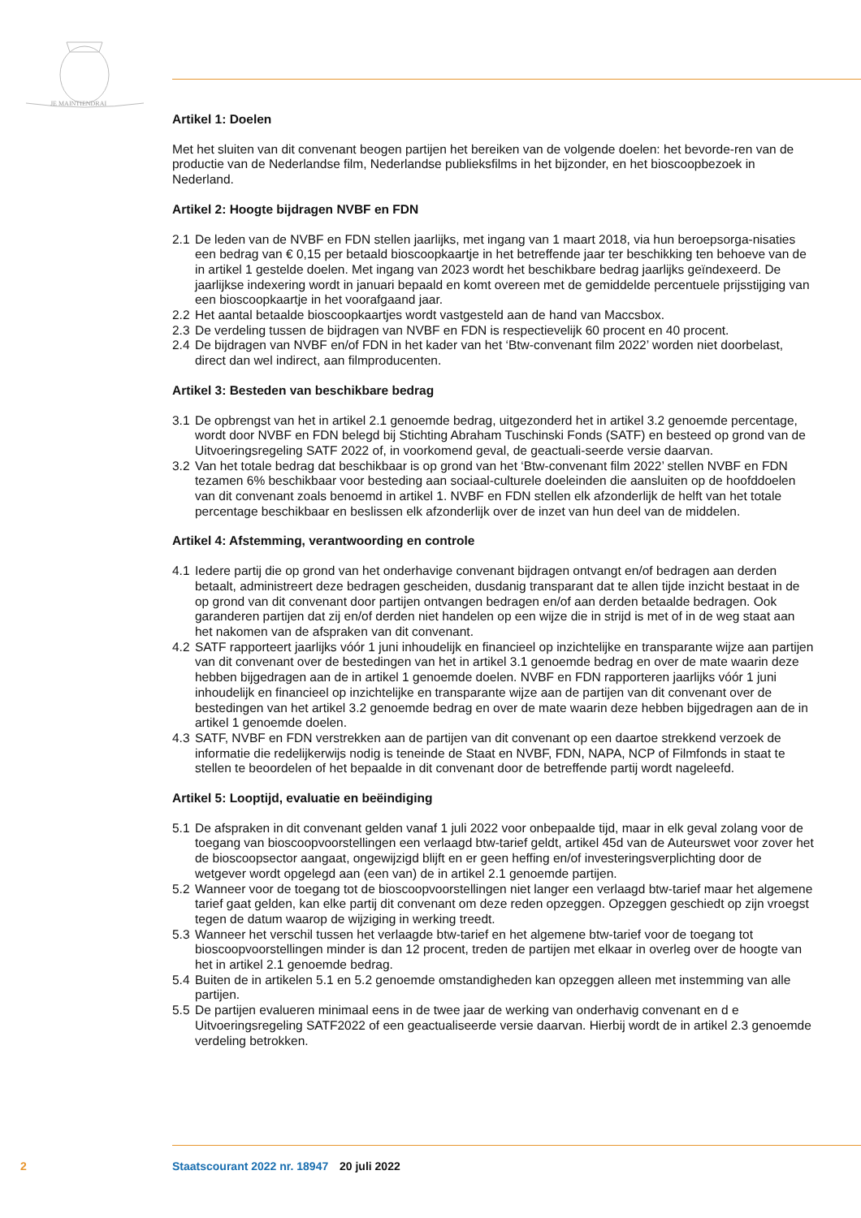JE MAINTIENDRAI
Artikel 1: Doelen
Met het sluiten van dit convenant beogen partijen het bereiken van de volgende doelen: het bevorde-ren van de productie van de Nederlandse film, Nederlandse publieksfilms in het bijzonder, en het bioscoopbezoek in Nederland.
Artikel 2: Hoogte bijdragen NVBF en FDN
2.1 De leden van de NVBF en FDN stellen jaarlijks, met ingang van 1 maart 2018, via hun beroepsorga-nisaties een bedrag van € 0,15 per betaald bioscoopkaartje in het betreffende jaar ter beschikking ten behoeve van de in artikel 1 gestelde doelen. Met ingang van 2023 wordt het beschikbare bedrag jaarlijks geïndexeerd. De jaarlijkse indexering wordt in januari bepaald en komt overeen met de gemiddelde percentuele prijsstijging van een bioscoopkaartje in het voorafgaand jaar.
2.2 Het aantal betaalde bioscoopkaartjes wordt vastgesteld aan de hand van Maccsbox.
2.3 De verdeling tussen de bijdragen van NVBF en FDN is respectievelijk 60 procent en 40 procent.
2.4 De bijdragen van NVBF en/of FDN in het kader van het ‘Btw-convenant film 2022’ worden niet doorbelast, direct dan wel indirect, aan filmproducenten.
Artikel 3: Besteden van beschikbare bedrag
3.1 De opbrengst van het in artikel 2.1 genoemde bedrag, uitgezonderd het in artikel 3.2 genoemde percentage, wordt door NVBF en FDN belegd bij Stichting Abraham Tuschinski Fonds (SATF) en besteed op grond van de Uitvoeringsregeling SATF 2022 of, in voorkomend geval, de geactuali-seerde versie daarvan.
3.2 Van het totale bedrag dat beschikbaar is op grond van het ‘Btw-convenant film 2022’ stellen NVBF en FDN tezamen 6% beschikbaar voor besteding aan sociaal-culturele doeleinden die aansluiten op de hoofddoelen van dit convenant zoals benoemd in artikel 1. NVBF en FDN stellen elk afzonderlijk de helft van het totale percentage beschikbaar en beslissen elk afzonderlijk over de inzet van hun deel van de middelen.
Artikel 4: Afstemming, verantwoording en controle
4.1 Iedere partij die op grond van het onderhavige convenant bijdragen ontvangt en/of bedragen aan derden betaalt, administreert deze bedragen gescheiden, dusdanig transparant dat te allen tijde inzicht bestaat in de op grond van dit convenant door partijen ontvangen bedragen en/of aan derden betaalde bedragen. Ook garanderen partijen dat zij en/of derden niet handelen op een wijze die in strijd is met of in de weg staat aan het nakomen van de afspraken van dit convenant.
4.2 SATF rapporteert jaarlijks vóór 1 juni inhoudelijk en financieel op inzichtelijke en transparante wijze aan partijen van dit convenant over de bestedingen van het in artikel 3.1 genoemde bedrag en over de mate waarin deze hebben bijgedragen aan de in artikel 1 genoemde doelen. NVBF en FDN rapporteren jaarlijks vóór 1 juni inhoudelijk en financieel op inzichtelijke en transparante wijze aan de partijen van dit convenant over de bestedingen van het artikel 3.2 genoemde bedrag en over de mate waarin deze hebben bijgedragen aan de in artikel 1 genoemde doelen.
4.3 SATF, NVBF en FDN verstrekken aan de partijen van dit convenant op een daartoe strekkend verzoek de informatie die redelijkerwijs nodig is teneinde de Staat en NVBF, FDN, NAPA, NCP of Filmfonds in staat te stellen te beoordelen of het bepaalde in dit convenant door de betreffende partij wordt nageleefd.
Artikel 5: Looptijd, evaluatie en beëindiging
5.1 De afspraken in dit convenant gelden vanaf 1 juli 2022 voor onbepaalde tijd, maar in elk geval zolang voor de toegang van bioscoopvoorstellingen een verlaagd btw-tarief geldt, artikel 45d van de Auteurswet voor zover het de bioscoopsector aangaat, ongewijzigd blijft en er geen heffing en/of investeringsverplichting door de wetgever wordt opgelegd aan (een van) de in artikel 2.1 genoemde partijen.
5.2 Wanneer voor de toegang tot de bioscoopvoorstellingen niet langer een verlaagd btw-tarief maar het algemene tarief gaat gelden, kan elke partij dit convenant om deze reden opzeggen. Opzeggen geschiedt op zijn vroegst tegen de datum waarop de wijziging in werking treedt.
5.3 Wanneer het verschil tussen het verlaagde btw-tarief en het algemene btw-tarief voor de toegang tot bioscoopvoorstellingen minder is dan 12 procent, treden de partijen met elkaar in overleg over de hoogte van het in artikel 2.1 genoemde bedrag.
5.4 Buiten de in artikelen 5.1 en 5.2 genoemde omstandigheden kan opzeggen alleen met instemming van alle partijen.
5.5 De partijen evalueren minimaal eens in de twee jaar de werking van onderhavig convenant en d e Uitvoeringsregeling SATF2022 of een geactualiseerde versie daarvan. Hierbij wordt de in artikel 2.3 genoemde verdeling betrokken.
2 Staatscourant 2022 nr. 18947 20 juli 2022